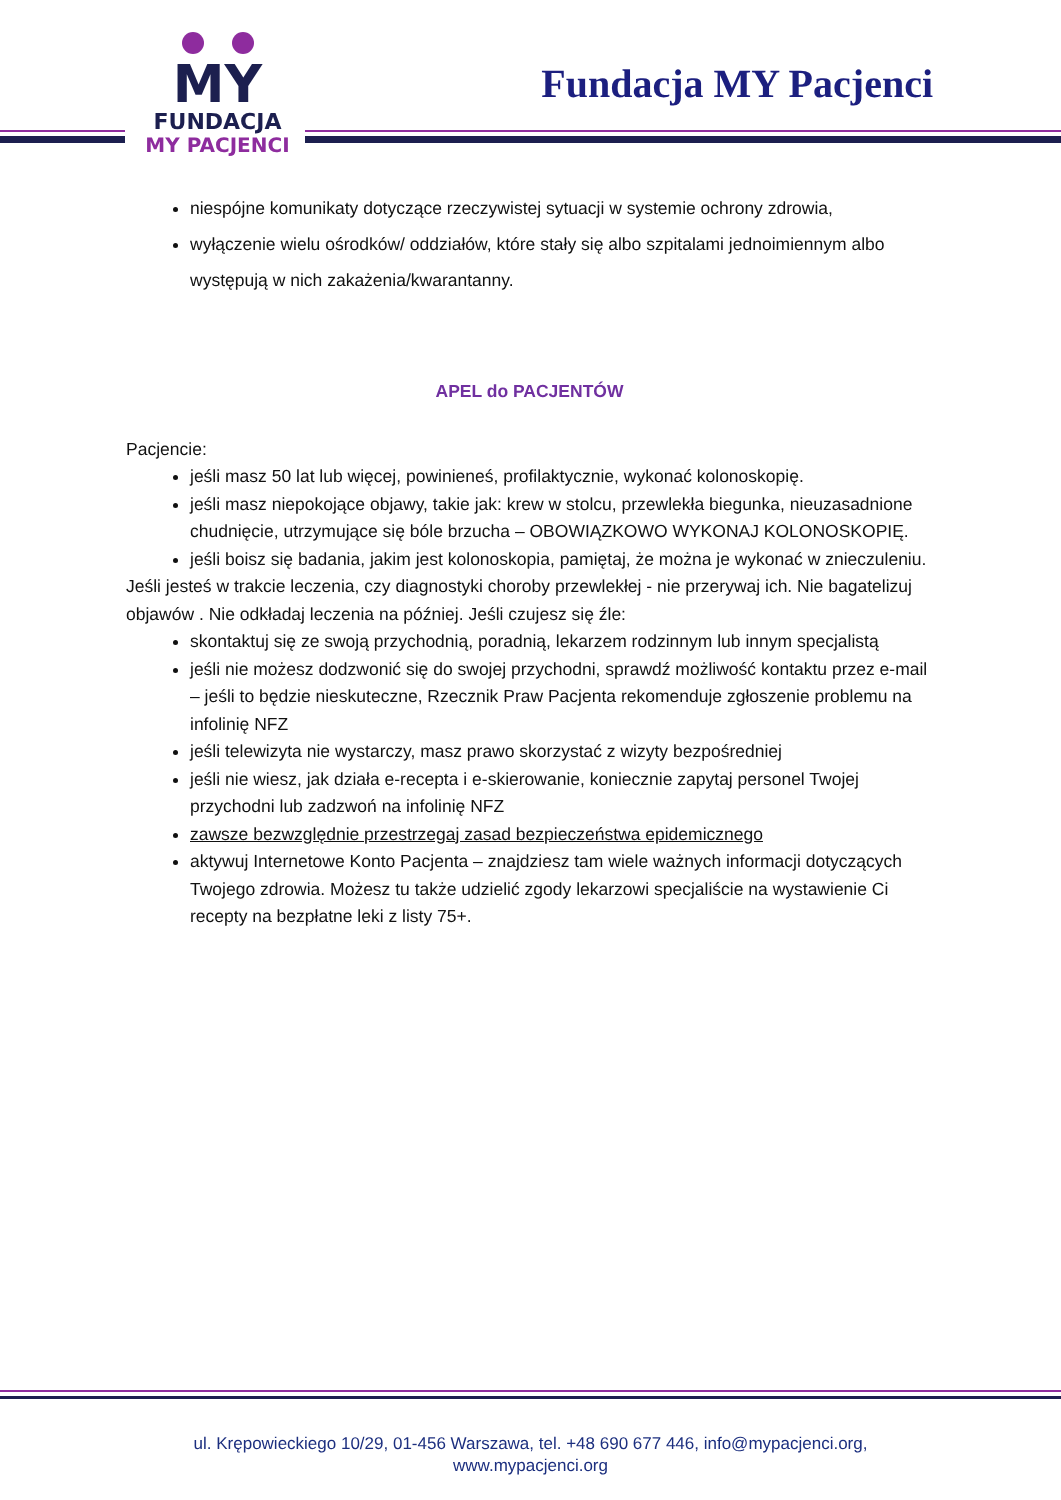MY
FUNDACJA
MY PACJENCI
Fundacja MY Pacjenci
niespójne komunikaty dotyczące rzeczywistej sytuacji w systemie ochrony zdrowia,
wyłączenie wielu ośrodków/ oddziałów, które stały się albo szpitalami jednoimiennym albo występują w nich zakażenia/kwarantanny.
APEL do PACJENTÓW
Pacjencie:
jeśli masz 50 lat lub więcej, powinieneś, profilaktycznie, wykonać kolonoskopię.
jeśli masz niepokojące objawy, takie jak: krew w stolcu, przewlekła biegunka, nieuzasadnione chudnięcie, utrzymujące się bóle brzucha – OBOWIĄZKOWO WYKONAJ KOLONOSKOPIĘ.
jeśli boisz się badania, jakim jest kolonoskopia, pamiętaj, że można je wykonać w znieczuleniu.
Jeśli jesteś w trakcie leczenia, czy diagnostyki choroby przewlekłej - nie przerywaj ich. Nie bagatelizuj objawów . Nie odkładaj leczenia na później. Jeśli czujesz się źle:
skontaktuj się ze swoją przychodnią, poradnią, lekarzem rodzinnym lub innym specjalistą
jeśli nie możesz dodzwonić się do swojej przychodni, sprawdź możliwość kontaktu przez e-mail – jeśli to będzie nieskuteczne, Rzecznik Praw Pacjenta rekomenduje zgłoszenie problemu na infolinię NFZ
jeśli telewizyta nie wystarczy, masz prawo skorzystać z wizyty bezpośredniej
jeśli nie wiesz, jak działa e-recepta i e-skierowanie, koniecznie zapytaj personel Twojej przychodni lub zadzwoń na infolinię NFZ
zawsze bezwzględnie przestrzegaj zasad bezpieczeństwa epidemicznego
aktywuj Internetowe Konto Pacjenta – znajdziesz tam wiele ważnych informacji dotyczących Twojego zdrowia. Możesz tu także udzielić zgody lekarzowi specjaliście na wystawienie Ci recepty na bezpłatne leki z listy 75+.
ul. Krępowieckiego 10/29, 01-456 Warszawa, tel. +48 690 677 446, info@mypacjenci.org,
www.mypacjenci.org